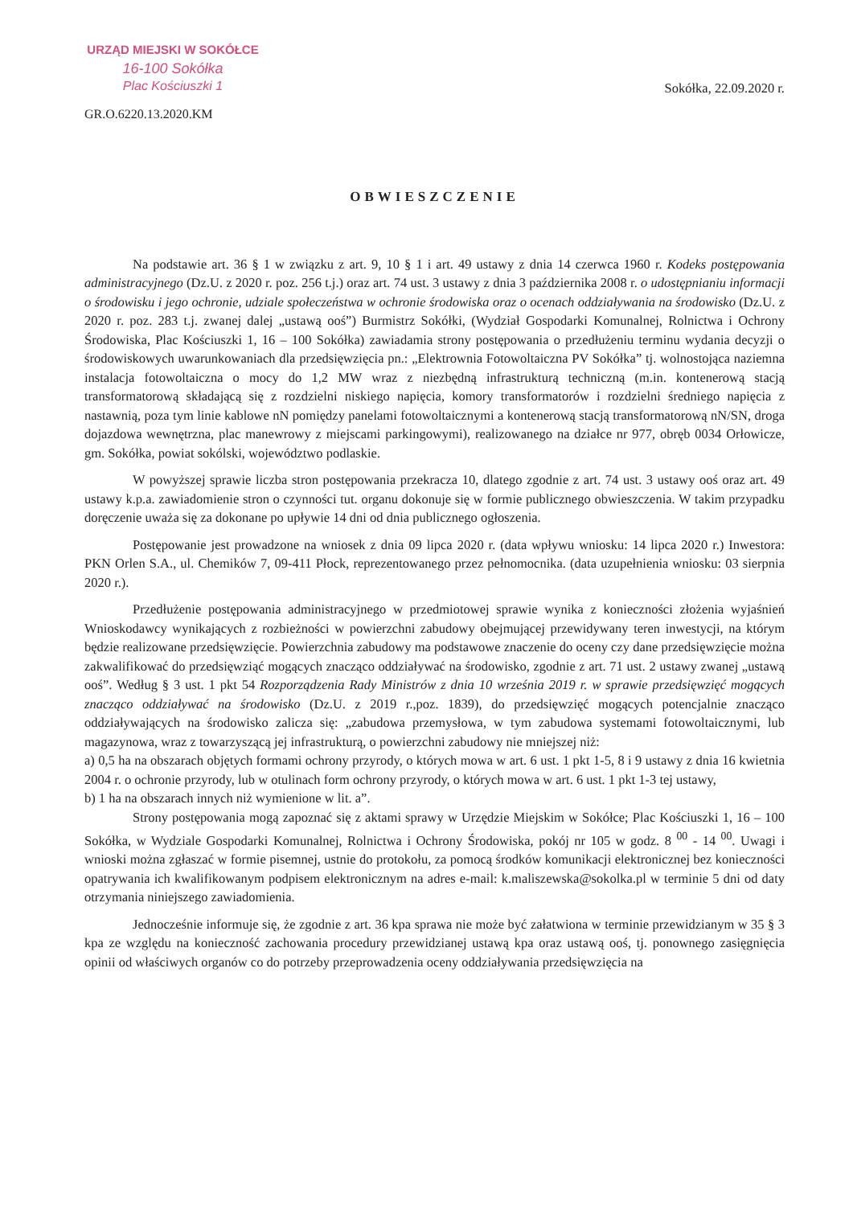URZĄD MIEJSKI W SOKÓŁCE
16-100 Sokółka
Plac Kościuszki 1
GR.O.6220.13.2020.KM
Sokółka, 22.09.2020 r.
OBWIESZCZENIE
Na podstawie art. 36 § 1 w związku z art. 9, 10 § 1 i art. 49 ustawy z dnia 14 czerwca 1960 r. Kodeks postępowania administracyjnego (Dz.U. z 2020 r. poz. 256 t.j.) oraz art. 74 ust. 3 ustawy z dnia 3 października 2008 r. o udostępnianiu informacji o środowisku i jego ochronie, udziale społeczeństwa w ochronie środowiska oraz o ocenach oddziaływania na środowisko (Dz.U. z 2020 r. poz. 283 t.j. zwanej dalej „ustawą ooś”) Burmistrz Sokółki, (Wydział Gospodarki Komunalnej, Rolnictwa i Ochrony Środowiska, Plac Kościuszki 1, 16 – 100 Sokółka) zawiadamia strony postępowania o przedłużeniu terminu wydania decyzji o środowiskowych uwarunkowaniach dla przedsięwzięcia pn.: „Elektrownia Fotowoltaiczna PV Sokółka” tj. wolnostojąca naziemna instalacja fotowoltaiczna o mocy do 1,2 MW wraz z niezbędną infrastrukturą techniczną (m.in. kontenerową stacją transformatorową składającą się z rozdzielni niskiego napięcia, komory transformatorów i rozdzielni średniego napięcia z nastawnią, poza tym linie kablowe nN pomiędzy panelami fotowoltaicznymi a kontenerową stacją transformatorową nN/SN, droga dojazdowa wewnętrzna, plac manewrowy z miejscami parkingowymi), realizowanego na działce nr 977, obręb 0034 Orłowicze, gm. Sokółka, powiat sokólski, województwo podlaskie.
W powyższej sprawie liczba stron postępowania przekracza 10, dlatego zgodnie z art. 74 ust. 3 ustawy ooś oraz art. 49 ustawy k.p.a. zawiadomienie stron o czynności tut. organu dokonuje się w formie publicznego obwieszczenia. W takim przypadku doręczenie uważa się za dokonane po upływie 14 dni od dnia publicznego ogłoszenia.
Postępowanie jest prowadzone na wniosek z dnia 09 lipca 2020 r. (data wpływu wniosku: 14 lipca 2020 r.) Inwestora: PKN Orlen S.A., ul. Chemików 7, 09-411 Płock, reprezentowanego przez pełnomocnika. (data uzupełnienia wniosku: 03 sierpnia 2020 r.).
Przedłużenie postępowania administracyjnego w przedmiotowej sprawie wynika z konieczności złożenia wyjaśnień Wnioskodawcy wynikających z rozbieżności w powierzchni zabudowy obejmującej przewidywany teren inwestycji, na którym będzie realizowane przedsięwzięcie. Powierzchnia zabudowy ma podstawowe znaczenie do oceny czy dane przedsięwzięcie można zakwalifikować do przedsięwziąć mogących znacząco oddziaływać na środowisko, zgodnie z art. 71 ust. 2 ustawy zwanej „ustawą ooś”. Według § 3 ust. 1 pkt 54 Rozporządzenia Rady Ministrów z dnia 10 września 2019 r. w sprawie przedsięwzięć mogących znacząco oddziaływać na środowisko (Dz.U. z 2019 r.,poz. 1839), do przedsięwzięć mogących potencjalnie znacząco oddziaływających na środowisko zalicza się: „zabudowa przemysłowa, w tym zabudowa systemami fotowoltaicznymi, lub magazynowa, wraz z towarzyszącą jej infrastrukturą, o powierzchni zabudowy nie mniejszej niż:
a) 0,5 ha na obszarach objętych formami ochrony przyrody, o których mowa w art. 6 ust. 1 pkt 1-5, 8 i 9 ustawy z dnia 16 kwietnia 2004 r. o ochronie przyrody, lub w otulinach form ochrony przyrody, o których mowa w art. 6 ust. 1 pkt 1-3 tej ustawy,
b) 1 ha na obszarach innych niż wymienione w lit. a”.
Strony postępowania mogą zapoznać się z aktami sprawy w Urzędzie Miejskim w Sokółce; Plac Kościuszki 1, 16 – 100 Sokółka, w Wydziale Gospodarki Komunalnej, Rolnictwa i Ochrony Środowiska, pokój nr 105 w godz. 8 <sup>00</sup> - 14 <sup>00</sup>. Uwagi i wnioski można zgłaszać w formie pisemnej, ustnie do protokołu, za pomocą środków komunikacji elektronicznej bez konieczności opatrywania ich kwalifikowanym podpisem elektronicznym na adres e-mail: k.maliszewska@sokolka.pl w terminie 5 dni od daty otrzymania niniejszego zawiadomienia.
Jednocześnie informuje się, że zgodnie z art. 36 kpa sprawa nie może być załatwiona w terminie przewidzianym w 35 § 3 kpa ze względu na konieczność zachowania procedury przewidzianej ustawą kpa oraz ustawą ooś, tj. ponownego zasięgnięcia opinii od właściwych organów co do potrzeby przeprowadzenia oceny oddziaływania przedsięwzięcia na